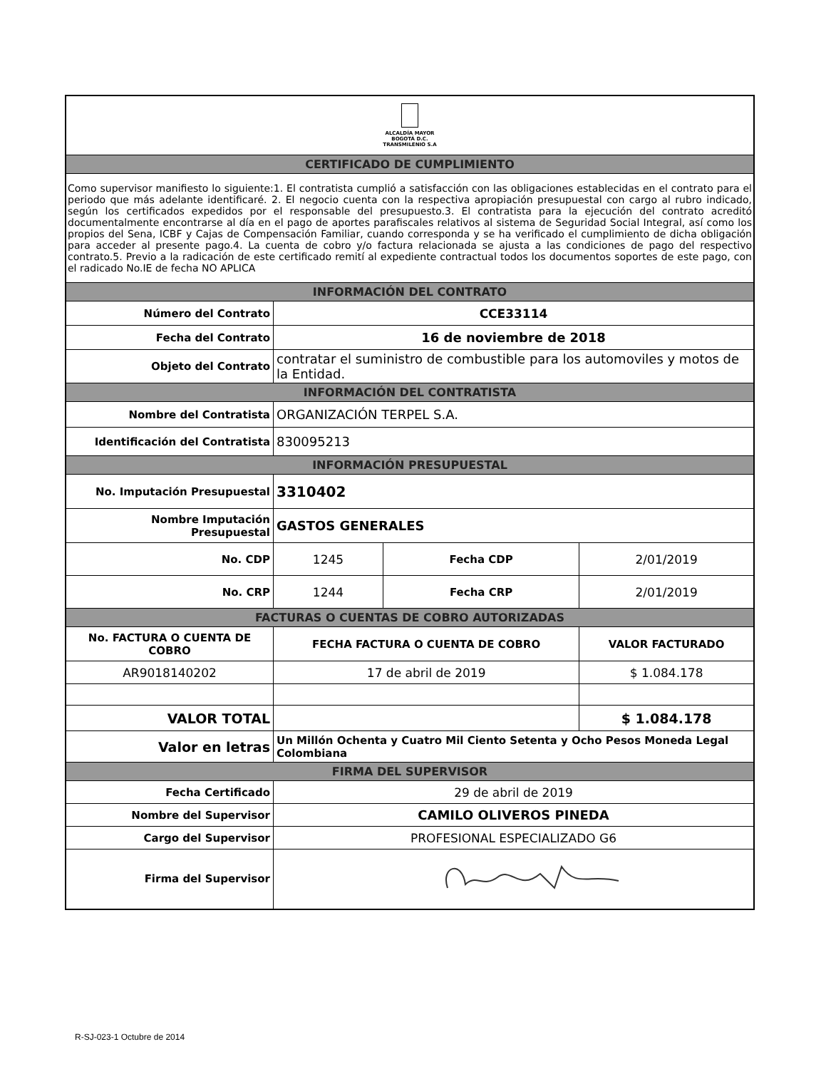| ALCALDÍA MAYOR BOGOTÁ D.C. TRANSMILENIO S.A | | | |
| CERTIFICADO DE CUMPLIMIENTO | | | |
| Como supervisor manifiesto lo siguiente:1. El contratista cumplió a satisfacción con las obligaciones establecidas en el contrato para el periodo que más adelante identificaré. 2. El negocio cuenta con la respectiva apropiación presupuestal con cargo al rubro indicado, según los certificados expedidos por el responsable del presupuesto.3. El contratista para la ejecución del contrato acreditó documentalmente encontrarse al día en el pago de aportes parafiscales relativos al sistema de Seguridad Social Integral, así como los propios del Sena, ICBF y Cajas de Compensación Familiar, cuando corresponda y se ha verificado el cumplimiento de dicha obligación para acceder al presente pago.4. La cuenta de cobro y/o factura relacionada se ajusta a las condiciones de pago del respectivo contrato.5. Previo a la radicación de este certificado remití al expediente contractual todos los documentos soportes de este pago, con el radicado No.IE de fecha NO APLICA | | | |
| INFORMACIÓN DEL CONTRATO | | | |
| Número del Contrato | CCE33114 | | |
| Fecha del Contrato | 16 de noviembre de 2018 | | |
| Objeto del Contrato | contratar el suministro de combustible para los automoviles y motos de la Entidad. | | |
| INFORMACIÓN DEL CONTRATISTA | | | |
| Nombre del Contratista | ORGANIZACIÓN TERPEL S.A. | | |
| Identificación del Contratista | 830095213 | | |
| INFORMACIÓN PRESUPUESTAL | | | |
| No. Imputación Presupuestal | 3310402 | | |
| Nombre Imputación Presupuestal | GASTOS GENERALES | | |
| No. CDP | 1245 | Fecha CDP | 2/01/2019 |
| No. CRP | 1244 | Fecha CRP | 2/01/2019 |
| FACTURAS O CUENTAS DE COBRO AUTORIZADAS | | | |
| No. FACTURA O CUENTA DE COBRO | FECHA FACTURA O CUENTA DE COBRO | | VALOR FACTURADO |
| AR9018140202 | 17 de abril de 2019 | | $ 1.084.178 |
| VALOR TOTAL | | | $ 1.084.178 |
| Valor en letras | Un Millón Ochenta y Cuatro Mil Ciento Setenta y Ocho Pesos Moneda Legal Colombiana | | |
| FIRMA DEL SUPERVISOR | | | |
| Fecha Certificado | 29 de abril de 2019 | | |
| Nombre del Supervisor | CAMILO OLIVEROS PINEDA | | |
| Cargo del Supervisor | PROFESIONAL ESPECIALIZADO G6 | | |
| Firma del Supervisor | | | |
R-SJ-023-1 Octubre de 2014